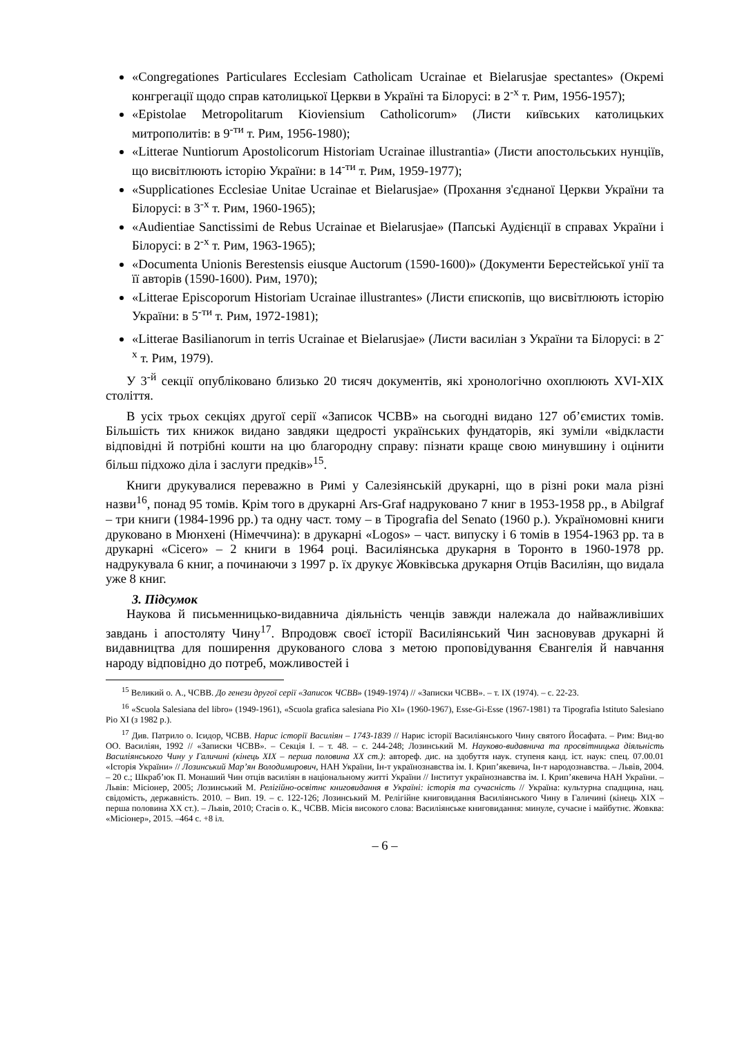«Congregationes Particulares Ecclesiam Catholicam Ucrainae et Bielarusjae spectantes» (Окремі конгрегації щодо справ католицької Церкви в Україні та Білорусі: в 2<sup>-х</sup> т. Рим, 1956-1957);
«Epistolae Metropolitarum Kioviensium Catholicorum» (Листи київських католицьких митрополитів: в 9<sup>-ти</sup> т. Рим, 1956-1980);
«Litterae Nuntiorum Apostolicorum Historiam Ucrainae illustrantia» (Листи апостольських нунціїв, що висвітлюють історію України: в 14<sup>-ти</sup> т. Рим, 1959-1977);
«Supplicationes Ecclesiae Unitae Ucrainae et Bielarusjae» (Прохання з'єднаної Церкви України та Білорусі: в 3<sup>-х</sup> т. Рим, 1960-1965);
«Audientiae Sanctissimi de Rebus Ucrainae et Bielarusjae» (Папські Аудієнції в справах України і Білорусі: в 2<sup>-х</sup> т. Рим, 1963-1965);
«Documenta Unionis Berestensis eiusque Auctorum (1590-1600)» (Документи Берестейської унії та її авторів (1590-1600). Рим, 1970);
«Litterae Episcoporum Historiam Ucrainae illustrantes» (Листи єпископів, що висвітлюють історію України: в 5<sup>-ти</sup> т. Рим, 1972-1981);
«Litterae Basilianorum in terris Ucrainae et Bielarusjae» (Листи василіан з України та Білорусі: в 2<sup>-х</sup> т. Рим, 1979).
У 3<sup>-й</sup> секції опубліковано близько 20 тисяч документів, які хронологічно охоплюють XVI-XIX століття.
В усіх трьох секціях другої серії «Записок ЧСВВ» на сьогодні видано 127 об’ємистих томів. Більшість тих книжок видано завдяки щедрості українських фундаторів, які зуміли «відкласти відповідні й потрібні кошти на цю благородну справу: пізнати краще свою минувшину і оцінити більш підхожо діла і заслуги предків»<sup>15</sup>.
Книги друкувалися переважно в Римі у Салезіянській друкарні, що в різні роки мала різні назви<sup>16</sup>, понад 95 томів. Крім того в друкарні Ars-Graf надруковано 7 книг в 1953-1958 рр., в Abilgraf – три книги (1984-1996 рр.) та одну част. тому – в Tipografia del Senato (1960 р.). Україномовні книги друковано в Мюнхені (Німеччина): в друкарні «Logos» – част. випуску і 6 томів в 1954-1963 рр. та в друкарні «Cicero» – 2 книги в 1964 році. Василіянська друкарня в Торонто в 1960-1978 рр. надрукувала 6 книг, а починаючи з 1997 р. їх друкує Жовківська друкарня Отців Василіян, що видала уже 8 книг.
3. Підсумок
Наукова й письменницько-видавнича діяльність ченців завжди належала до найважливіших завдань і апостоляту Чину<sup>17</sup>. Впродовж своєї історії Василіянський Чин засновував друкарні й видавництва для поширення друкованого слова з метою проповідування Євангелія й навчання народу відповідно до потреб, можливостей і
<sup>15</sup> Великий о. А., ЧСВВ. До генези другої серії «Записок ЧСВВ» (1949-1974) // «Записки ЧСВВ». – т. IX (1974). – с. 22-23.
<sup>16</sup> «Scuola Salesiana del libro» (1949-1961), «Scuola grafica salesiana Pio XI» (1960-1967), Esse-Gi-Esse (1967-1981) та Tipografia Istituto Salesiano Pio XI (з 1982 р.).
<sup>17</sup> Див. Патрило о. Ісидор, ЧСВВ. Нарис історії Василіян – 1743-1839 // Нарис історії Василіянського Чину святого Йосафата. – Рим: Вид-во ОО. Василіян, 1992 // «Записки ЧСВВ». – Секція I. – т. 48. – с. 244-248; Лозинський М. Науково-видавнича та просвітницька діяльність Василіянського Чину у Галичині (кінець ХІХ – перша половина ХХ ст.): автореф. дис. на здобуття наук. ступеня канд. іст. наук: спец. 07.00.01 «Історія України» // Лозинський Мар’ян Володимирович, НАН України, Ін-т українознавства ім. І. Крип’якевича, Ін-т народознавства. – Львів, 2004. – 20 с.; Шкраб’юк П. Монаший Чин отців василіян в національному житті України // Інститут українознавства ім. І. Крип’якевича НАН України. – Львів: Місіонер, 2005; Лозинський М. Релігійно-освітнє книговидання в Україні: історія та сучасність // Україна: культурна спадщина, нац. свідомість, державність. 2010. – Вип. 19. – с. 122-126; Лозинський М. Релігійне книговидання Василіянського Чину в Галичині (кінець ХІХ – перша половина ХХ ст.). – Львів, 2010; Стасів о. К., ЧСВВ. Місія високого слова: Василіянське книговидання: минуле, сучасне і майбутнє. Жовква: «Місіонер», 2015. –464 с. +8 іл.
– 6 –